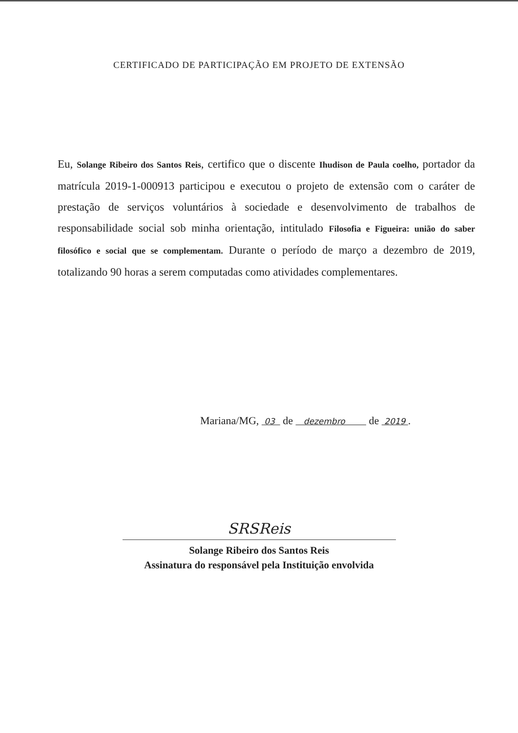CERTIFICADO DE PARTICIPAÇÃO EM PROJETO DE EXTENSÃO
Eu, Solange Ribeiro dos Santos Reis, certifico que o discente Ihudison de Paula coelho, portador da matrícula 2019-1-000913 participou e executou o projeto de extensão com o caráter de prestação de serviços voluntários à sociedade e desenvolvimento de trabalhos de responsabilidade social sob minha orientação, intitulado Filosofia e Figueira: união do saber filosófico e social que se complementam. Durante o período de março a dezembro de 2019, totalizando 90 horas a serem computadas como atividades complementares.
Mariana/MG, 03 de dezembro de 2019 .
SRSReis
Solange Ribeiro dos Santos Reis
Assinatura do responsável pela Instituição envolvida